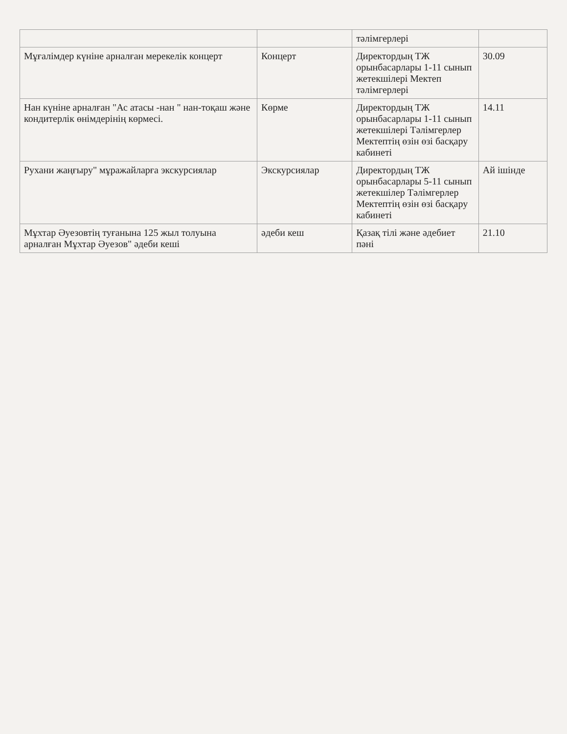| | | тәлімгерлері | |
| Мұғалімдер күніне арналған мерекелік концерт | Концерт | Директордың ТЖ орынбасарлары 1-11 сынып жетекшілері Мектеп тәлімгерлері | 30.09 |
| Нан күніне арналған "Ас атасы -нан " нан-тоқаш және кондитерлік өнімдерінің көрмесі. | Көрме | Директордың ТЖ орынбасарлары 1-11 сынып жетекшілері Тәлімгерлер Мектептің өзін өзі басқару кабинеті | 14.11 |
| Рухани жаңғыру" мұражайларға экскурсиялар | Экскурсиялар | Директордың ТЖ орынбасарлары 5-11 сынып жетекшілер Тәлімгерлер Мектептің өзін өзі басқару кабинеті | Ай ішінде |
| Мұхтар Әуезовтің туғанына 125 жыл толуына арналған Мұхтар Әуезов" әдеби кеші | әдеби кеш | Қазақ тілі және әдебиет пәні | 21.10 |